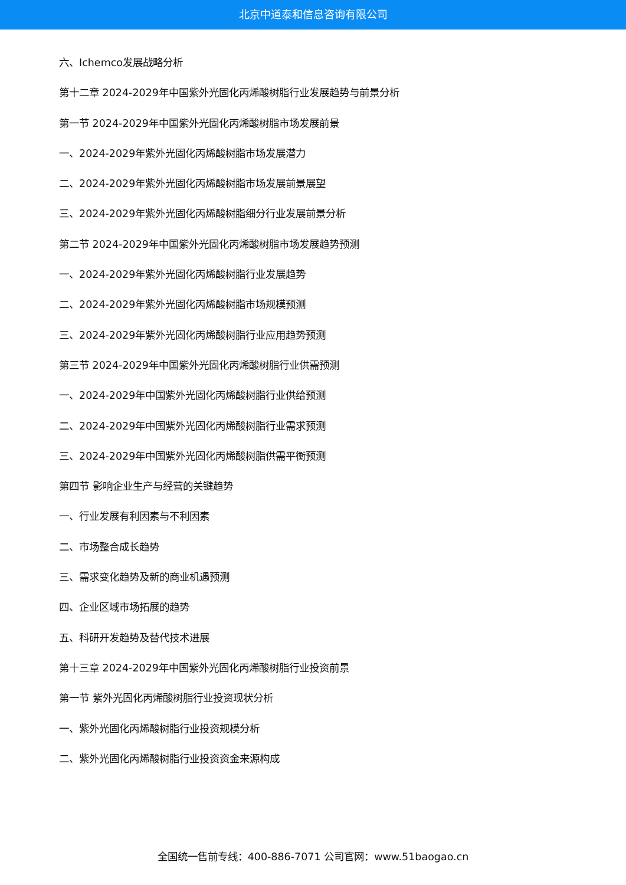北京中道泰和信息咨询有限公司
六、Ichemco发展战略分析
第十二章 2024-2029年中国紫外光固化丙烯酸树脂行业发展趋势与前景分析
第一节 2024-2029年中国紫外光固化丙烯酸树脂市场发展前景
一、2024-2029年紫外光固化丙烯酸树脂市场发展潜力
二、2024-2029年紫外光固化丙烯酸树脂市场发展前景展望
三、2024-2029年紫外光固化丙烯酸树脂细分行业发展前景分析
第二节 2024-2029年中国紫外光固化丙烯酸树脂市场发展趋势预测
一、2024-2029年紫外光固化丙烯酸树脂行业发展趋势
二、2024-2029年紫外光固化丙烯酸树脂市场规模预测
三、2024-2029年紫外光固化丙烯酸树脂行业应用趋势预测
第三节 2024-2029年中国紫外光固化丙烯酸树脂行业供需预测
一、2024-2029年中国紫外光固化丙烯酸树脂行业供给预测
二、2024-2029年中国紫外光固化丙烯酸树脂行业需求预测
三、2024-2029年中国紫外光固化丙烯酸树脂供需平衡预测
第四节 影响企业生产与经营的关键趋势
一、行业发展有利因素与不利因素
二、市场整合成长趋势
三、需求变化趋势及新的商业机遇预测
四、企业区域市场拓展的趋势
五、科研开发趋势及替代技术进展
第十三章 2024-2029年中国紫外光固化丙烯酸树脂行业投资前景
第一节 紫外光固化丙烯酸树脂行业投资现状分析
一、紫外光固化丙烯酸树脂行业投资规模分析
二、紫外光固化丙烯酸树脂行业投资资金来源构成
全国统一售前专线：400-886-7071 公司官网：www.51baogao.cn